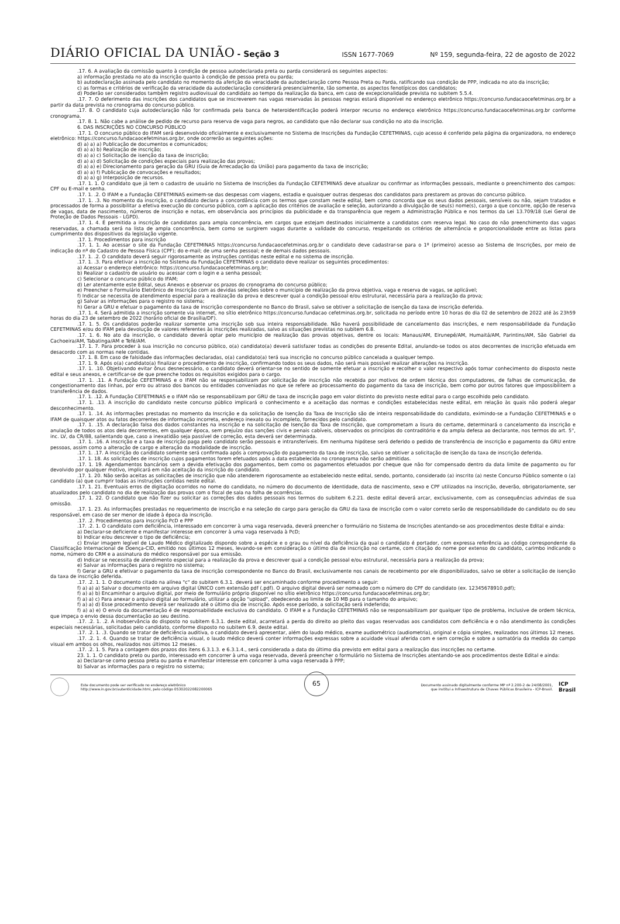DIÁRIO OFICIAL DA UNIÃO - Seção 3 ISSN 1677-7069 Nº 159, segunda-feira, 22 de agosto de 2022
.17. 6. A avaliação da comissão quanto à condição de pessoa autodeclarada preta ou parda considerará os seguintes aspectos:
a) informação prestada no ato da inscrição quanto à condição de pessoa preta ou parda;
b) autodeclaração assinada pelo candidato no momento da aferição da veracidade da autodeclaração como Pessoa Preta ou Parda, ratificando sua condição de PPP, indicada no ato da inscrição;
c) as formas e critérios de verificação da veracidade da autodeclaração considerará presencialmente, tão somente, os aspectos fenotípicos dos candidatos;
d) Poderão ser considerados também registro audiovisual do candidato ao tempo da realização da banca, em caso de excepcionalidade prevista no subitem 5.5.4.
.17. 7. O deferimento das inscrições dos candidatos que se inscreverem nas vagas reservadas às pessoas negras estará disponível no endereço eletrônico https://concurso.fundacaocefetminas.org.br a partir da data prevista no cronograma do concurso público.
.17. 8. O candidato cuja autodeclaração não for confirmada pela banca de heteroidentificação poderá interpor recurso no endereço eletrônico https://concurso.fundacaocefetminas.org.br conforme cronograma.
.17. 8. 1. Não cabe a análise de pedido de recurso para reserva de vaga para negros, ao candidato que não declarar sua condição no ato da inscrição.
6. DAS INSCRIÇÕES NO CONCURSO PÚBLICO
.17. 1. O concurso público do IFAM será desenvolvido oficialmente e exclusivamente no Sistema de Inscrições da Fundação CEFETMINAS, cujo acesso é conferido pela página da organizadora, no endereço eletrônico: https://concurso.fundacaocefetminas.org.br, onde ocorrerão as seguintes ações:
d) a) a) a) Publicação de documentos e comunicados;
d) a) a) b) Realização de inscrição;
d) a) a) c) Solicitação de isenção da taxa de inscrição;
d) a) a) d) Solicitação de condições especiais para realização das provas;
d) a) a) e) Direcionamento para geração da GRU (Guia de Arrecadação da União) para pagamento da taxa de inscrição;
d) a) a) f) Publicação de convocações e resultados;
d) a) a) g) Interposição de recursos.
.17. 1. 1. O candidato que já tem o cadastro de usuário no Sistema de Inscrições da Fundação CEFETMINAS deve atualizar ou confirmar as informações pessoais, mediante o preenchimento dos campos: CPF ou E-mail e senha.
.17. 1. .2. O IFAM e a Fundação CEFETMINAS eximem-se das despesas com viagens, estadia e quaisquer outras despesas dos candidatos para prestarem as provas do concurso público.
.17. 1. .3. No momento da inscrição, o candidato declara a concordância com os termos que constam neste edital, bem como concorda que os seus dados pessoais, sensíveis ou não, sejam tratados e processados de forma a possibilitar a efetiva execução do concurso público, com a aplicação dos critérios de avaliação e seleção, autorizando a divulgação de seu(s) nome(s), cargo a que concorre, opção de reserva de vagas, data de nascimento, números de inscrição e notas, em observância aos princípios da publicidade e da transparência que regem a Administração Pública e nos termos da Lei 13.709/18 (Lei Geral de Proteção de Dados Pessoais - LGPD).
.17. 1. 4. É permitida a inscrição de candidatos para ampla concorrência, em cargos que estejam destinados inicialmente a candidatos com reserva legal. No caso do não preenchimento das vagas reservadas, a chamada será na lista de ampla concorrência, bem como se surgirem vagas durante a validade do concurso, respeitando os critérios de alternância e proporcionalidade entre as listas para cumprimento dos dispositivos da legislação vigente.
.17. 1. Procedimentos para inscrição
.17. 1. 1. Ao acessar o site da Fundação CEFETMINAS https://concurso.fundacaocefetminas.org.br o candidato deve cadastrar-se para o 1º (primeiro) acesso ao Sistema de Inscrições, por meio de indicação do nº do Cadastro de Pessoa Física (CPF); do e-mail; de uma senha pessoal; e de demais dados pessoais.
.17. 1. .2. O candidato deverá seguir rigorosamente as instruções contidas neste edital e no sistema de inscrição.
.17. 1. .3. Para efetivar a inscrição no Sistema da Fundação CEFETMINAS o candidato deve realizar os seguintes procedimentos:
a) Acessar o endereço eletrônico: https://concurso.fundacaocefetminas.org.br;
b) Realizar o cadastro de usuário ou acessar com o login e a senha pessoal;
c) Selecionar o concurso público do IFAM;
d) Ler atentamente este Edital, seus Anexos e observar os prazos do cronograma do concurso público;
e) Preencher o Formulário Eletrônico de Inscrição com as devidas seleções sobre o município de realização da prova objetiva, vaga e reserva de vagas, se aplicável;
f) Indicar se necessita de atendimento especial para a realização da prova e descrever qual a condição pessoal e/ou estrutural, necessária para a realização da prova;
g) Salvar as informações para o registro no sistema;
h) Gerar a GRU e efetuar o pagamento da taxa de inscrição correspondente no Banco do Brasil, salvo se obtiver a solicitação de isenção da taxa de inscrição deferida.
.17. 1. 4. Será admitida a inscrição somente via internet, no sítio eletrônico https://concurso.fundacao cefetminas.org.br, solicitada no período entre 10 horas do dia 02 de setembro de 2022 até às 23h59 horas do dia 23 de setembro de 2022 (horário oficial de Brasília/DF).
.17. 1. 5. Os candidatos poderão realizar somente uma inscrição sob sua inteira responsabilidade. Não haverá possibilidade de cancelamento das inscrições, e nem responsabilidade da Fundação CEFETMINAS e/ou do IFAM pela devolução de valores referentes às inscrições realizadas, salvo as situações previstas no subitem 6.8.
.17. 1. 6. No ato da inscrição, o candidato deverá optar pelo município de realização das provas objetivas, dentre os locais: Manaus/AM, Eirunepé/AM, Humaitá/AM, Parintins/AM, São Gabriel da Cachoeira/AM, Tabatinga/AM e Tefé/AM.
.17. 1. 7. Para proceder à sua inscrição no concurso público, o(a) candidato(a) deverá satisfazer todas as condições do presente Edital, anulando-se todos os atos decorrentes de inscrição efetuada em desacordo com as normas nele contidas.
.17. 1. 8. Em caso de falsidade das informações declaradas, o(a) candidato(a) terá sua inscrição no concurso público cancelada a qualquer tempo.
.17. 1. 9. Após o(a) candidato(a) finalizar o procedimento de inscrição, confirmando todos os seus dados, não será mais possível realizar alterações na inscrição.
.17. 1. .10. Objetivando evitar ônus desnecessário, o candidato deverá orientar-se no sentido de somente efetuar a inscrição e recolher o valor respectivo após tomar conhecimento do disposto neste edital e seus anexos, e certificar-se de que preenche todos os requisitos exigidos para o cargo.
.17. 1. .11. A Fundação CEFETMINAS e o IFAM não se responsabilizam por solicitação de inscrição não recebida por motivos de ordem técnica dos computadores, de falhas de comunicação, de congestionamento das linhas, por erro ou atraso dos bancos ou entidades conveniadas no que se refere ao processamento do pagamento da taxa de inscrição, bem como por outros fatores que impossibilitem a transferência de dados.
.17. 1. .12. A Fundação CEFETMINAS e o IFAM não se responsabilizam por GRU de taxa de inscrição pago em valor distinto do previsto neste edital para o cargo escolhido pelo candidato.
.17. 1. .13. A inscrição do candidato neste concurso público implicará o conhecimento e a aceitação das normas e condições estabelecidas neste edital, em relação às quais não poderá alegar desconhecimento.
.17. 1. .14. As informações prestadas no momento da Inscrição e da solicitação de Isenção da Taxa de Inscrição são de inteira responsabilidade do candidato, eximindo-se a Fundação CEFETMINAS e o IFAM de quaisquer atos ou fatos decorrentes de informação incorreta, endereço inexato ou incompleto, fornecidos pelo candidato.
.17. 1. .15. A declaração falsa dos dados constantes na inscrição e na solicitação de Isenção da Taxa de Inscrição, que comprometam a lisura do certame, determinará o cancelamento da inscrição e anulação de todos os atos dela decorrentes, em qualquer época, sem prejuízo das sanções civis e penais cabíveis, observados os princípios do contraditório e da ampla defesa ao declarante, nos termos do art. 5°, inc. LV, da CR/88, salientando que, caso a inexatidão seja passível de correção, esta deverá ser determinada.
.17. 1. .16. A inscrição e a taxa de inscrição paga pelo candidato serão pessoais e intransferíveis. Em nenhuma hipótese será deferido o pedido de transferência de inscrição e pagamento da GRU entre pessoas, assim como a alteração de cargo e alteração da modalidade de inscrição.
.17. 1. .17. A inscrição do candidato somente será confirmada após a comprovação do pagamento da taxa de inscrição, salvo se obtiver a solicitação de isenção da taxa de inscrição deferida.
.17. 1. 18. As solicitações de inscrição cujos pagamentos forem efetuados após a data estabelecida no cronograma não serão admitidas.
.17. 1. 19. Agendamentos bancários sem a devida efetivação dos pagamentos, bem como os pagamentos efetuados por cheque que não for compensado dentro da data limite de pagamento ou for devolvido por qualquer motivo, implicará em não aceitação da inscrição do candidato.
.17. 1. 20. Não serão aceitas as solicitações de inscrição que não atenderem rigorosamente ao estabelecido neste edital, sendo, portanto, considerado (a) inscrito (a) neste Concurso Público somente o (a) candidato (a) que cumprir todas as instruções contidas neste edital.
.17. 1. 21. Eventuais erros de digitação ocorridos no nome do candidato, no número do documento de identidade, data de nascimento, sexo e CPF utilizados na inscrição, deverão, obrigatoriamente, ser atualizados pelo candidato no dia de realização das provas com o fiscal de sala na folha de ocorrências.
.17. 1. 22. O candidato que não fizer ou solicitar as correções dos dados pessoais nos termos do subitem 6.2.21. deste edital deverá arcar, exclusivamente, com as consequências advindas de sua omissão.
.17. 1. 23. As informações prestadas no requerimento de inscrição e na seleção do cargo para geração da GRU da taxa de inscrição com o valor correto serão de responsabilidade do candidato ou do seu responsável, em caso de ser menor de idade à época da inscrição.
.17. .2. Procedimentos para inscrição PcD e PPP
.17. .2. 1. O candidato com deficiência, interessado em concorrer à uma vaga reservada, deverá preencher o formulário no Sistema de Inscrições atentando-se aos procedimentos deste Edital e ainda:
a) Declarar-se deficiente e manifestar interesse em concorrer à uma vaga reservada à PcD;
b) Indicar e/ou descrever o tipo de deficiência;
c) Enviar imagem legível de Laudo Médico digitalizado dispondo sobre a espécie e o grau ou nível da deficiência da qual o candidato é portador, com expressa referência ao código correspondente da Classificação Internacional de Doença-CID, emitido nos últimos 12 meses, levando-se em consideração o último dia de inscrição no certame, com citação do nome por extenso do candidato, carimbo indicando o nome, número do CRM e a assinatura do médico responsável por sua emissão.
d) Indicar se necessita de atendimento especial para a realização da prova e descrever qual a condição pessoal e/ou estrutural, necessária para a realização da prova;
e) Salvar as informações para o registro no sistema;
f) Gerar a GRU e efetivar o pagamento da taxa de inscrição correspondente no Banco do Brasil, exclusivamente nos canais de recebimento por ele disponibilizados, salvo se obter a solicitação de isenção da taxa de inscrição deferida.
.17. .2. 1. 1. O documento citado na alínea "c" do subitem 6.3.1. deverá ser encaminhado conforme procedimento a seguir:
f) a) a) a) Salvar o documento em arquivo digital ÚNICO com extensão pdf (.pdf). O arquivo digital deverá ser nomeado com o número do CPF do candidato (ex. 12345678910.pdf);
f) a) a) b) Encaminhar o arquivo digital, por meio de formulário próprio disponível no sítio eletrônico https://concurso.fundacaocefetminas.org.br;
f) a) a) c) Para anexar o arquivo digital ao formulário, utilizar a opção "upload", obedecendo ao limite de 10 MB para o tamanho do arquivo;
f) a) a) d) Esse procedimento deverá ser realizado até o último dia de inscrição. Após esse período, a solicitação será indeferida;
f) a) a) e) O envio da documentação é de responsabilidade exclusiva do candidato. O IFAM e a Fundação CEFETMINAS não se responsabilizam por qualquer tipo de problema, inclusive de ordem técnica, que impeça o envio dessa documentação ao seu destino.
.17. .2. 1. .2. A inobservância do disposto no subitem 6.3.1. deste edital, acarretará a perda do direito ao pleito das vagas reservadas aos candidatos com deficiência e o não atendimento às condições especiais necessárias, solicitadas pelo candidato, conforme disposto no subitem 6.9. deste edital.
.17. .2. 1. .3. Quando se tratar de deficiência auditiva, o candidato deverá apresentar, além do laudo médico, exame audiométrico (audiometria), original e cópia simples, realizados nos últimos 12 meses.
.17. .2. 1. 4. Quando se tratar de deficiência visual, o laudo médico deverá conter informações expressas sobre a acuidade visual aferida com e sem correção e sobre a somatória da medida do campo visual em ambos os olhos, realizados nos últimos 12 meses.
.17. .2. 1. 5. Para a contagem dos prazos dos itens 6.3.1.3. e 6.3.1.4., será considerada a data do último dia previsto em edital para a realização das inscrições no certame.
23. 1. 1. O candidato preto ou pardo, interessado em concorrer à uma vaga reservada, deverá preencher o formulário no Sistema de Inscrições atentando-se aos procedimentos deste Edital e ainda:
a) Declarar-se como pessoa preta ou parda e manifestar interesse em concorrer à uma vaga reservada à PPP;
b) Salvar as informações para o registro no sistema;
Este documento pode ser verificado no endereço eletrônico
http://www.in.gov.br/autenticidade.html, pelo código 05302022082200065
65
Documento assinado digitalmente conforme MP nº 2.200-2 de 24/08/2001,
que institui a Infraestrutura de Chaves Públicas Brasileira - ICP-Brasil.
ICP
Brasil